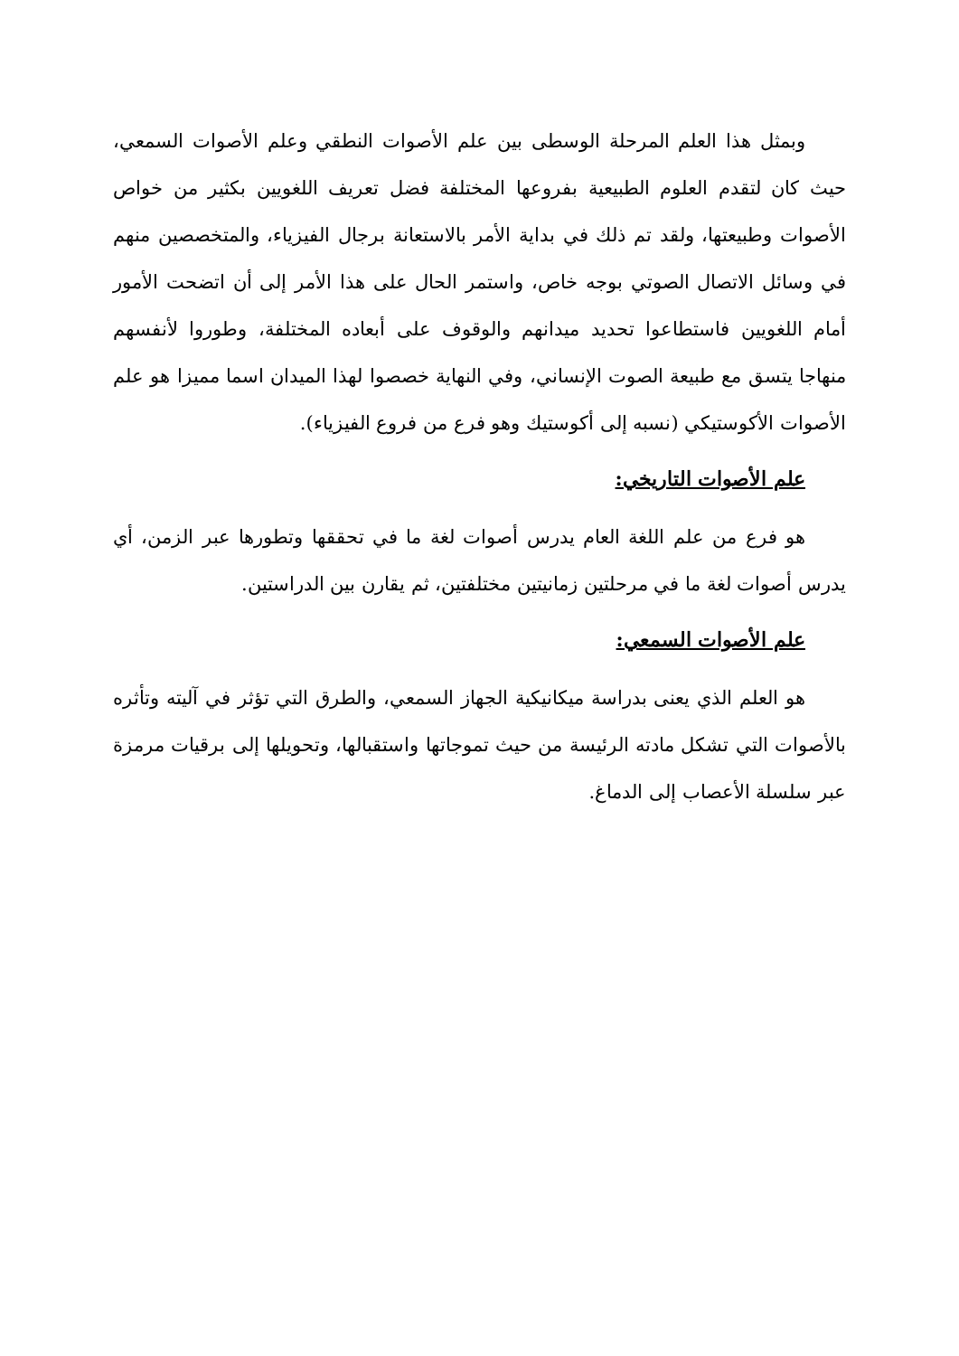وبمثل هذا العلم المرحلة الوسطى بين علم الأصوات النطقي وعلم الأصوات السمعي، حيث كان لتقدم العلوم الطبيعية بفروعها المختلفة فضل تعريف اللغويين بكثير من خواص الأصوات وطبيعتها، ولقد تم ذلك في بداية الأمر بالاستعانة برجال الفيزياء، والمتخصصين منهم في وسائل الاتصال الصوتي بوجه خاص، واستمر الحال على هذا الأمر إلى أن اتضحت الأمور أمام اللغويين فاستطاعوا تحديد ميدانهم والوقوف على أبعاده المختلفة، وطوروا لأنفسهم منهاجا يتسق مع طبيعة الصوت الإنساني، وفي النهاية خصصوا لهذا الميدان اسما مميزا هو علم الأصوات الأكوستيكي (نسبه إلى أكوستيك وهو فرع من فروع الفيزياء).
علم الأصوات التاريخي:
هو فرع من علم اللغة العام يدرس أصوات لغة ما في تحققها وتطورها عبر الزمن، أي يدرس أصوات لغة ما في مرحلتين زمانيتين مختلفتين، ثم يقارن بين الدراستين.
علم الأصوات السمعي:
هو العلم الذي يعنى بدراسة ميكانيكية الجهاز السمعي، والطرق التي تؤثر في آليته وتأثره بالأصوات التي تشكل مادته الرئيسة من حيث تموجاتها واستقبالها، وتحويلها إلى برقيات مرمزة عبر سلسلة الأعصاب إلى الدماغ.